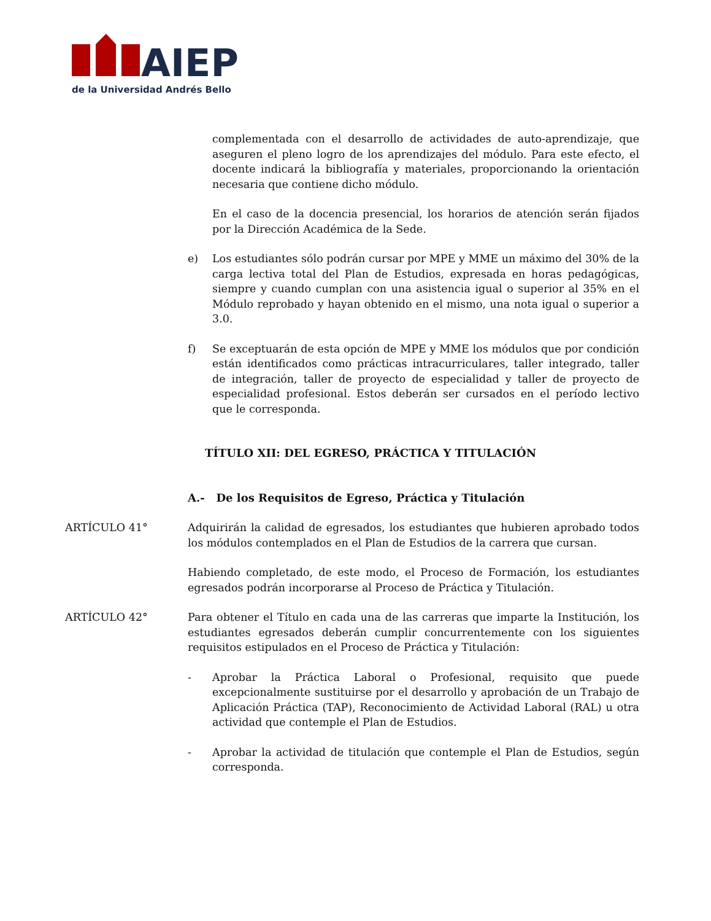AIEP
de la Universidad Andrés Bello
complementada con el desarrollo de actividades de auto-aprendizaje, que aseguren el pleno logro de los aprendizajes del módulo. Para este efecto, el docente indicará la bibliografía y materiales, proporcionando la orientación necesaria que contiene dicho módulo.
En el caso de la docencia presencial, los horarios de atención serán fijados por la Dirección Académica de la Sede.
e) Los estudiantes sólo podrán cursar por MPE y MME un máximo del 30% de la carga lectiva total del Plan de Estudios, expresada en horas pedagógicas, siempre y cuando cumplan con una asistencia igual o superior al 35% en el Módulo reprobado y hayan obtenido en el mismo, una nota igual o superior a 3.0.
f) Se exceptuarán de esta opción de MPE y MME los módulos que por condición están identificados como prácticas intracurriculares, taller integrado, taller de integración, taller de proyecto de especialidad y taller de proyecto de especialidad profesional. Estos deberán ser cursados en el período lectivo que le corresponda.
TÍTULO XII: DEL EGRESO, PRÁCTICA Y TITULACIÓN
A.- De los Requisitos de Egreso, Práctica y Titulación
ARTÍCULO 41° Adquirirán la calidad de egresados, los estudiantes que hubieren aprobado todos los módulos contemplados en el Plan de Estudios de la carrera que cursan.
Habiendo completado, de este modo, el Proceso de Formación, los estudiantes egresados podrán incorporarse al Proceso de Práctica y Titulación.
ARTÍCULO 42° Para obtener el Título en cada una de las carreras que imparte la Institución, los estudiantes egresados deberán cumplir concurrentemente con los siguientes requisitos estipulados en el Proceso de Práctica y Titulación:
- Aprobar la Práctica Laboral o Profesional, requisito que puede excepcionalmente sustituirse por el desarrollo y aprobación de un Trabajo de Aplicación Práctica (TAP), Reconocimiento de Actividad Laboral (RAL) u otra actividad que contemple el Plan de Estudios.
- Aprobar la actividad de titulación que contemple el Plan de Estudios, según corresponda.